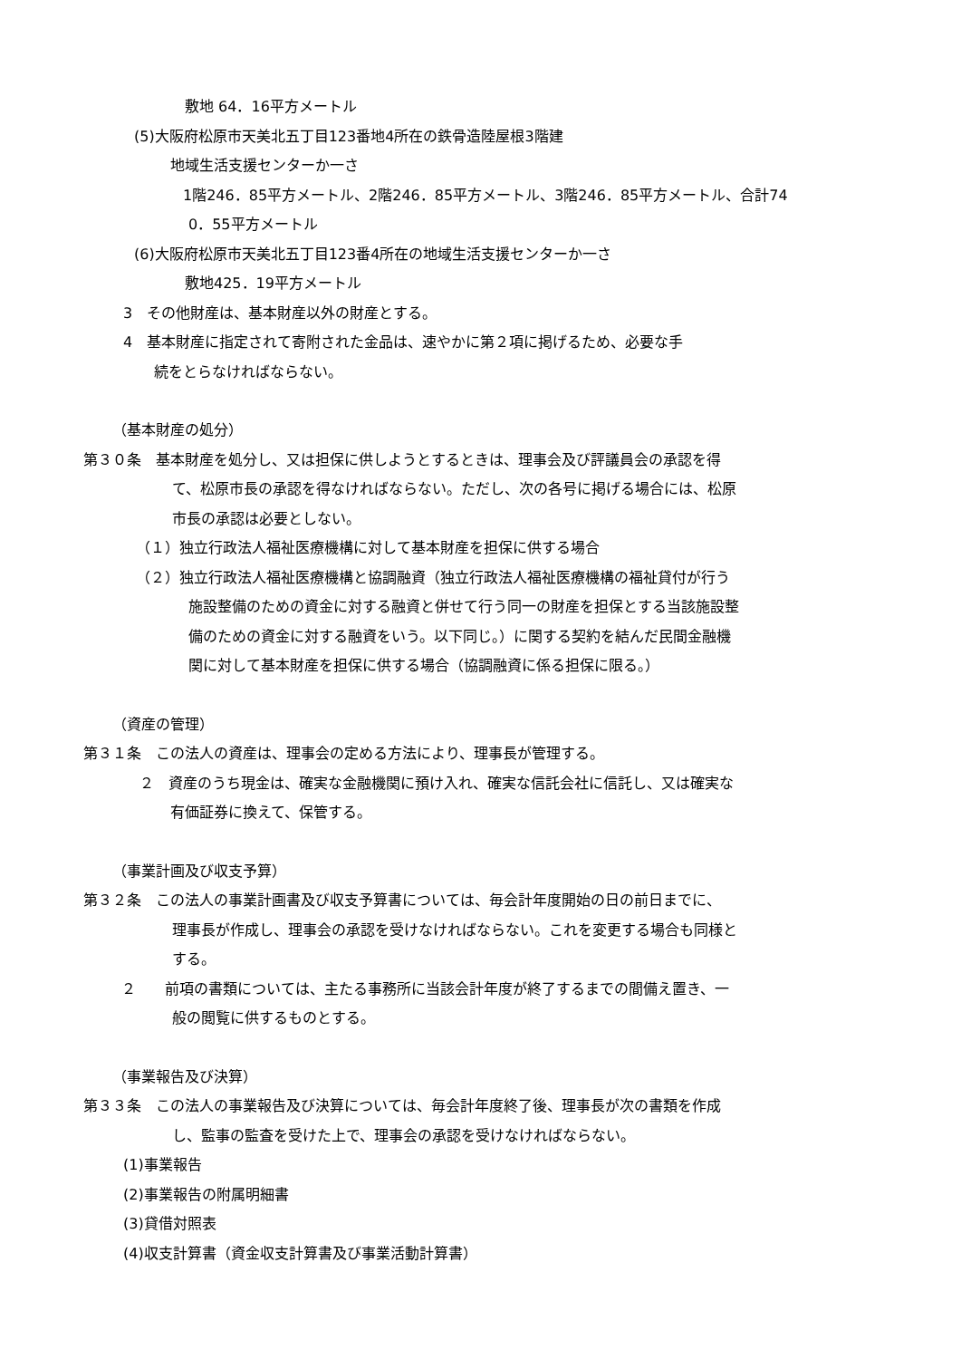敷地 64．16平方メートル
(5)大阪府松原市天美北五丁目123番地4所在の鉄骨造陸屋根3階建
地域生活支援センターか一さ
1階246．85平方メートル、2階246．85平方メートル、3階246．85平方メートル、合計74
0．55平方メートル
(6)大阪府松原市天美北五丁目123番4所在の地域生活支援センターか一さ
敷地425．19平方メートル
3　その他財産は、基本財産以外の財産とする。
4　基本財産に指定されて寄附された金品は、速やかに第２項に掲げるため、必要な手
続をとらなければならない。
（基本財産の処分）
第３０条　基本財産を処分し、又は担保に供しようとするときは、理事会及び評議員会の承認を得
て、松原市長の承認を得なければならない。ただし、次の各号に掲げる場合には、松原
市長の承認は必要としない。
（１）独立行政法人福祉医療機構に対して基本財産を担保に供する場合
（２）独立行政法人福祉医療機構と協調融資（独立行政法人福祉医療機構の福祉貸付が行う
施設整備のための資金に対する融資と併せて行う同一の財産を担保とする当該施設整
備のための資金に対する融資をいう。以下同じ。）に関する契約を結んだ民間金融機
関に対して基本財産を担保に供する場合（協調融資に係る担保に限る。）
（資産の管理）
第３１条　この法人の資産は、理事会の定める方法により、理事長が管理する。
２　資産のうち現金は、確実な金融機関に預け入れ、確実な信託会社に信託し、又は確実な
有価証券に換えて、保管する。
（事業計画及び収支予算）
第３２条　この法人の事業計画書及び収支予算書については、毎会計年度開始の日の前日までに、
理事長が作成し、理事会の承認を受けなければならない。これを変更する場合も同様と
する。
２　　前項の書類については、主たる事務所に当該会計年度が終了するまでの間備え置き、一
般の閲覧に供するものとする。
（事業報告及び決算）
第３３条　この法人の事業報告及び決算については、毎会計年度終了後、理事長が次の書類を作成
し、監事の監査を受けた上で、理事会の承認を受けなければならない。
(1)事業報告
(2)事業報告の附属明細書
(3)貸借対照表
(4)収支計算書（資金収支計算書及び事業活動計算書）